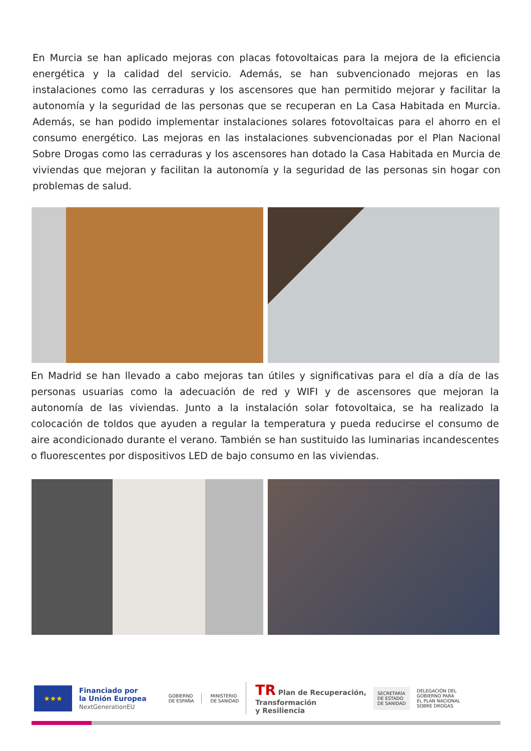En Murcia se han aplicado mejoras con placas fotovoltaicas para la mejora de la eficiencia energética y la calidad del servicio. Además, se han subvencionado mejoras en las instalaciones como las cerraduras y los ascensores que han permitido mejorar y facilitar la autonomía y la seguridad de las personas que se recuperan en La Casa Habitada en Murcia. Además, se han podido implementar instalaciones solares fotovoltaicas para el ahorro en el consumo energético. Las mejoras en las instalaciones subvencionadas por el Plan Nacional Sobre Drogas como las cerraduras y los ascensores han dotado la Casa Habitada en Murcia de viviendas que mejoran y facilitan la autonomía y la seguridad de las personas sin hogar con problemas de salud.
En Madrid se han llevado a cabo mejoras tan útiles y significativas para el día a día de las personas usuarias como la adecuación de red y WIFI y de ascensores que mejoran la autonomía de las viviendas. Junto a la instalación solar fotovoltaica, se ha realizado la colocación de toldos que ayuden a regular la temperatura y pueda reducirse el consumo de aire acondicionado durante el verano. También se han sustituido las luminarias incandescentes o fluorescentes por dispositivos LED de bajo consumo en las viviendas.
★★★
Financiado por
la Unión Europea
NextGenerationEU
GOBIERNO
DE ESPAÑA
MINISTERIO
DE SANIDAD
TR Plan de Recuperación,
Transformación
y Resiliencia
SECRETARÍA
DE ESTADO
DE SANIDAD
DELEGACIÓN DEL
GOBIERNO PARA
EL PLAN NACIONAL
SOBRE DROGAS